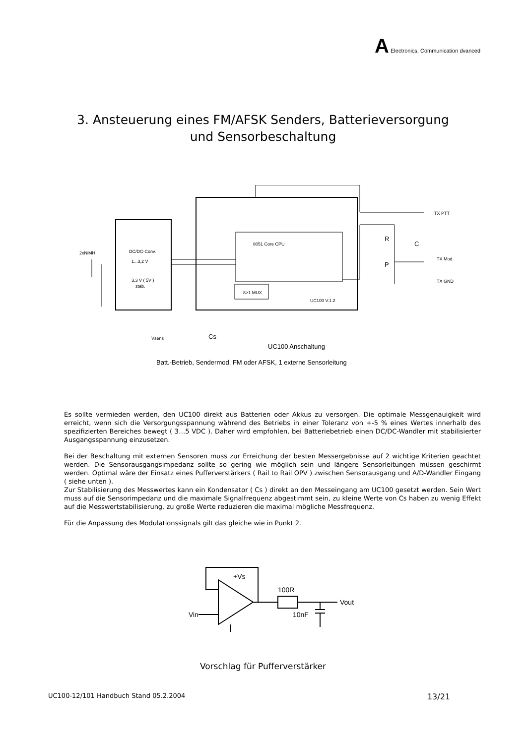A Electronics, Communication dvanced
3. Ansteuerung eines FM/AFSK Senders, Batterieversorgung
und Sensorbeschaltung
2xNiMH
DC/DC-Conv.
1...3,2 V
3,3 V ( 5V )
stab.
8051 Core CPU
8>1 MUX
UC100 V.1.2
TX PTT
TX Mod.
TX GND
R
C
P
Vsens
Cs
UC100 Anschaltung
Batt.-Betrieb, Sendermod. FM oder AFSK, 1 externe Sensorleitung
Es sollte vermieden werden, den UC100 direkt aus Batterien oder Akkus zu versorgen. Die optimale Messgenauigkeit wird erreicht, wenn sich die Versorgungsspannung während des Betriebs in einer Toleranz von +-5 % eines Wertes innerhalb des spezifizierten Bereiches bewegt ( 3…5 VDC ). Daher wird empfohlen, bei Batteriebetrieb einen DC/DC-Wandler mit stabilisierter Ausgangsspannung einzusetzen.
Bei der Beschaltung mit externen Sensoren muss zur Erreichung der besten Messergebnisse auf 2 wichtige Kriterien geachtet werden. Die Sensorausgangsimpedanz sollte so gering wie möglich sein und längere Sensorleitungen müssen geschirmt werden. Optimal wäre der Einsatz eines Pufferverstärkers ( Rail to Rail OPV ) zwischen Sensorausgang und A/D-Wandler Eingang ( siehe unten ).
Zur Stabilisierung des Messwertes kann ein Kondensator ( Cs ) direkt an den Messeingang am UC100 gesetzt werden. Sein Wert muss auf die Sensorimpedanz und die maximale Signalfrequenz abgestimmt sein, zu kleine Werte von Cs haben zu wenig Effekt auf die Messwertstabilisierung, zu große Werte reduzieren die maximal mögliche Messfrequenz.
Für die Anpassung des Modulationssignals gilt das gleiche wie in Punkt 2.
+Vs
100R
Vout
10nF
Vin
Vorschlag für Pufferverstärker
UC100-12/101 Handbuch Stand 05.2.2004 13/21